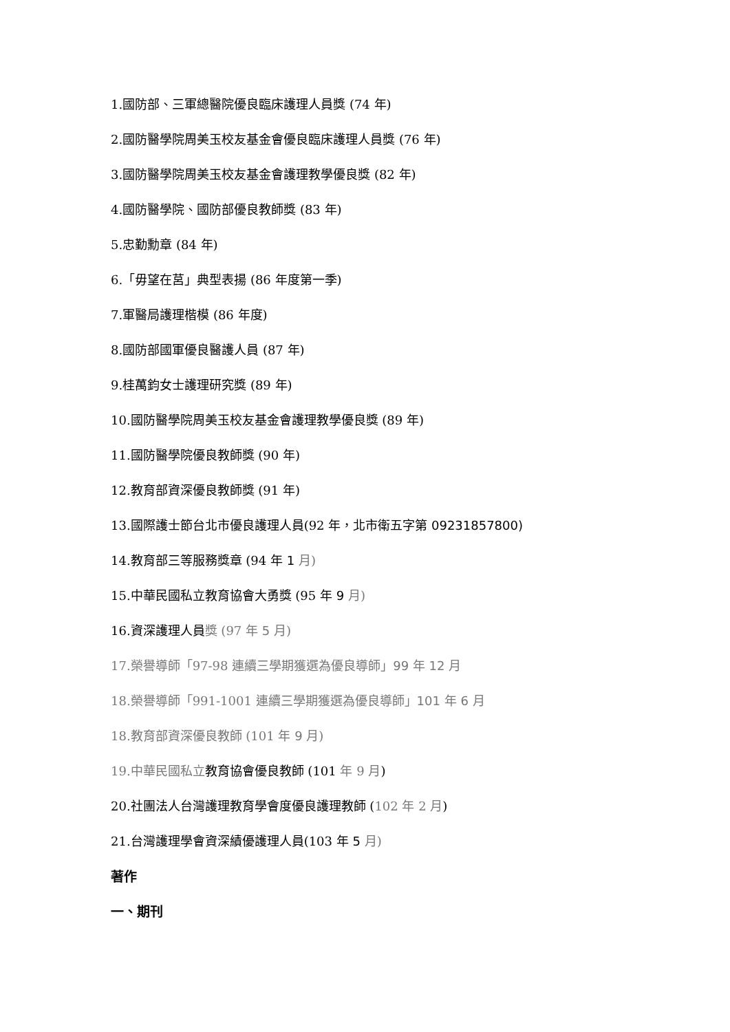1.國防部、三軍總醫院優良臨床護理人員獎 (74 年)
2.國防醫學院周美玉校友基金會優良臨床護理人員獎 (76 年)
3.國防醫學院周美玉校友基金會護理教學優良獎 (82 年)
4.國防醫學院、國防部優良教師獎 (83 年)
5.忠勤勳章 (84 年)
6.「毋望在莒」典型表揚 (86 年度第一季)
7.軍醫局護理楷模 (86 年度)
8.國防部國軍優良醫護人員 (87 年)
9.桂萬鈞女士護理研究獎 (89 年)
10.國防醫學院周美玉校友基金會護理教學優良獎 (89 年)
11.國防醫學院優良教師獎 (90 年)
12.教育部資深優良教師獎 (91 年)
13.國際護士節台北市優良護理人員(92 年，北市衛五字第 09231857800)
14.教育部三等服務獎章 (94 年 1 月)
15.中華民國私立教育協會大勇獎 (95 年 9 月)
16.資深護理人員獎 (97 年 5 月)
17.榮譽導師「97-98 連續三學期獲選為優良導師」99 年 12 月
18.榮譽導師「991-1001 連續三學期獲選為優良導師」101 年 6 月
18.教育部資深優良教師 (101 年 9 月)
19.中華民國私立教育協會優良教師 (101 年 9 月)
20.社團法人台灣護理教育學會度優良護理教師 (102 年 2 月)
21.台灣護理學會資深績優護理人員(103 年 5 月)
著作
一、期刊